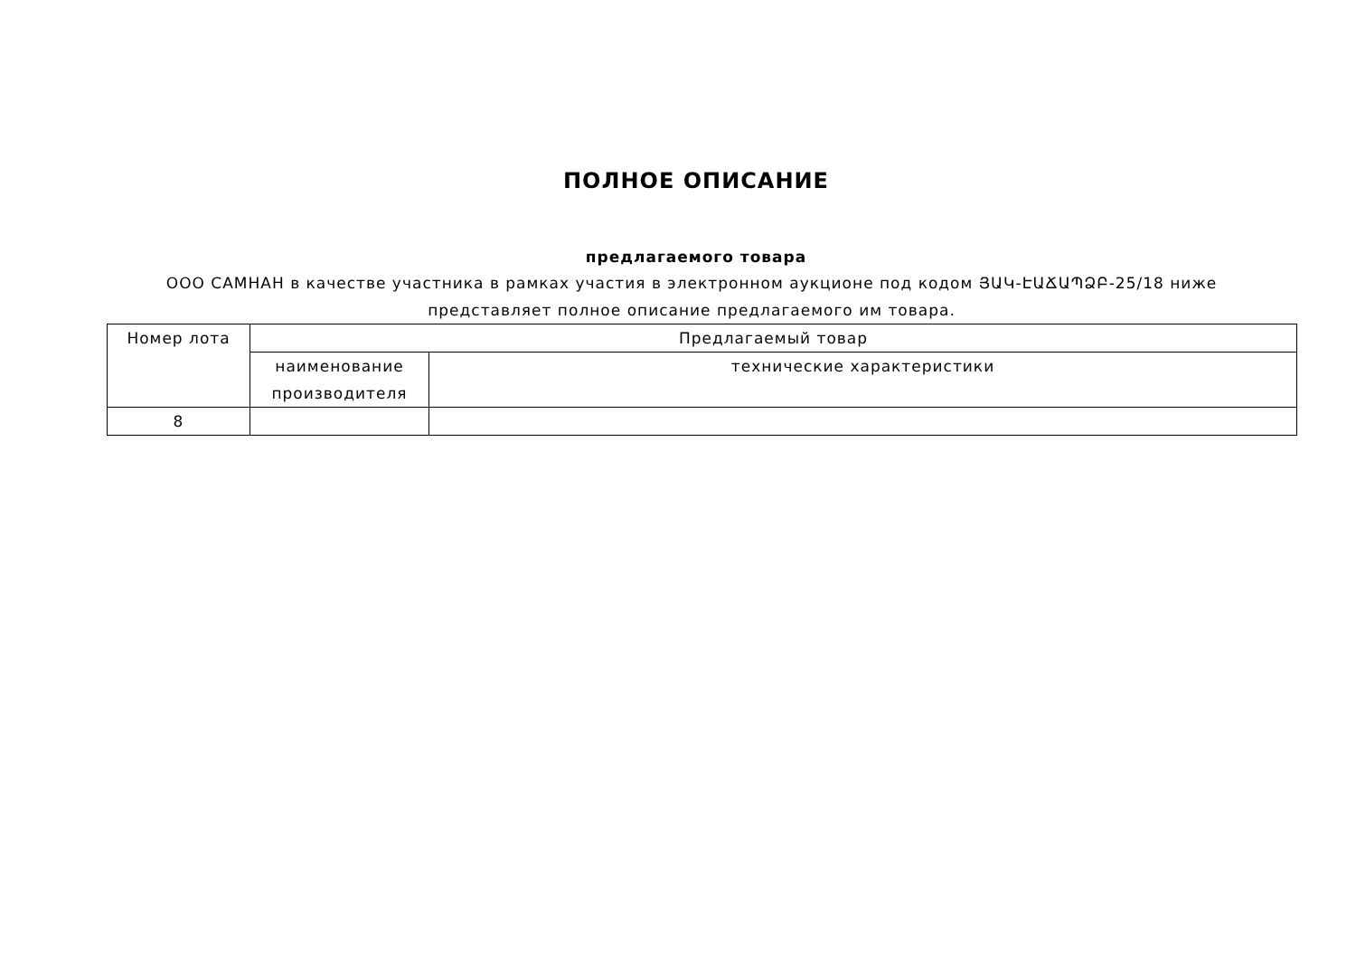ПОЛНОЕ ОПИСАНИЕ
предлагаемого товара
ООО САМНАН в качестве участника в рамках участия в электронном аукционе под кодом ՅԱԿ-ԷԱՃԱՊՁԲ-25/18 ниже представляет полное описание предлагаемого им товара.
| Номер лота | Предлагаемый товар | |
| --- | --- | --- |
| | наименование производителя | технические характеристики |
| 8 | | |